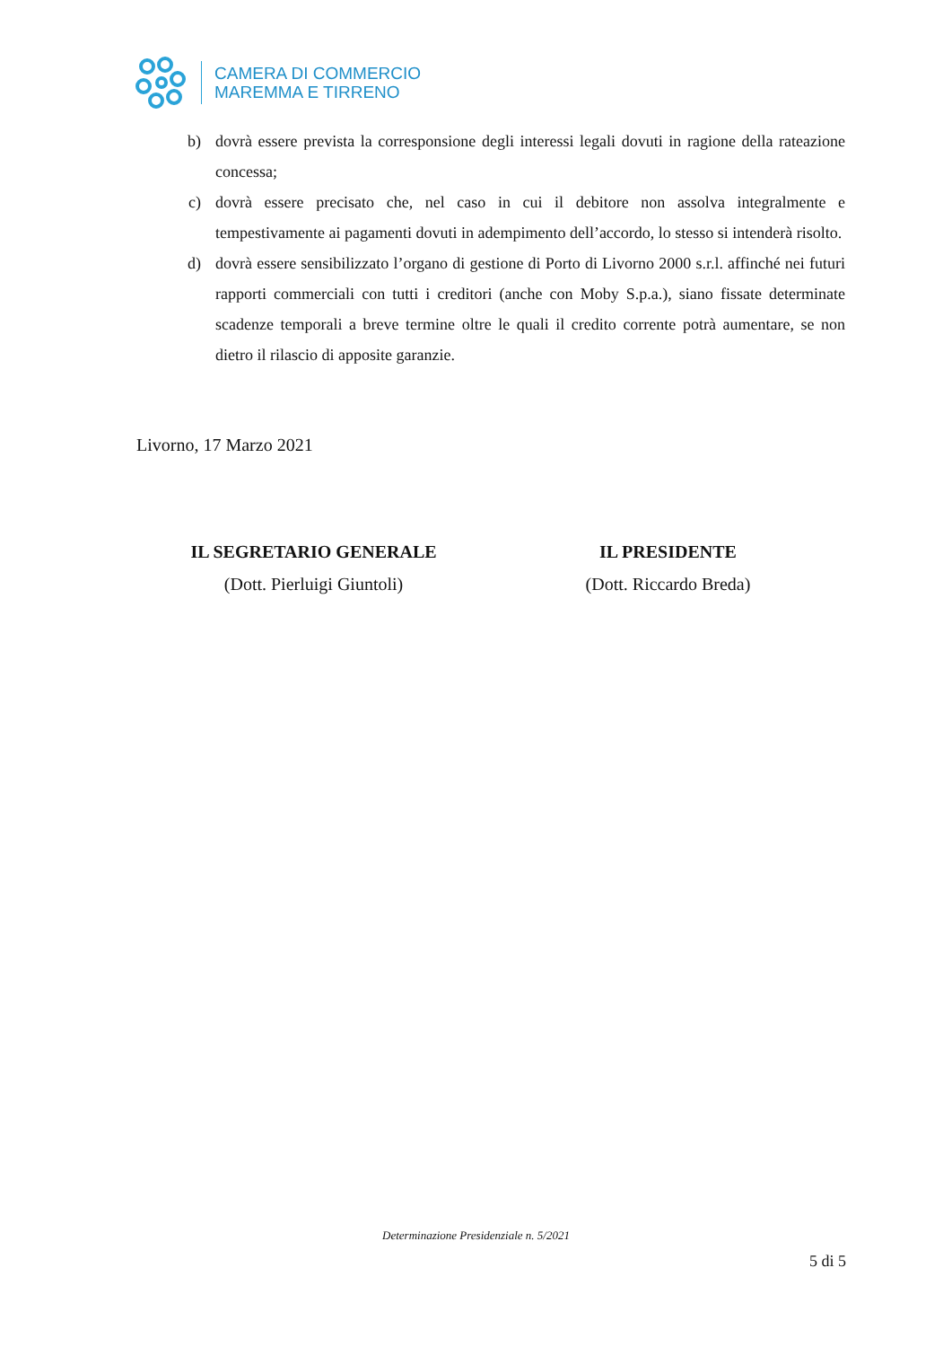CAMERA DI COMMERCIO
MAREMMA E TIRRENO
b) dovrà essere prevista la corresponsione degli interessi legali dovuti in ragione della rateazione concessa;
c) dovrà essere precisato che, nel caso in cui il debitore non assolva integralmente e tempestivamente ai pagamenti dovuti in adempimento dell’accordo, lo stesso si intenderà risolto.
d) dovrà essere sensibilizzato l’organo di gestione di Porto di Livorno 2000 s.r.l. affinché nei futuri rapporti commerciali con tutti i creditori (anche con Moby S.p.a.), siano fissate determinate scadenze temporali a breve termine oltre le quali il credito corrente potrà aumentare, se non dietro il rilascio di apposite garanzie.
Livorno, 17 Marzo 2021
IL SEGRETARIO GENERALE
(Dott. Pierluigi Giuntoli)
IL PRESIDENTE
(Dott. Riccardo Breda)
Determinazione Presidenziale n. 5/2021
5 di 5